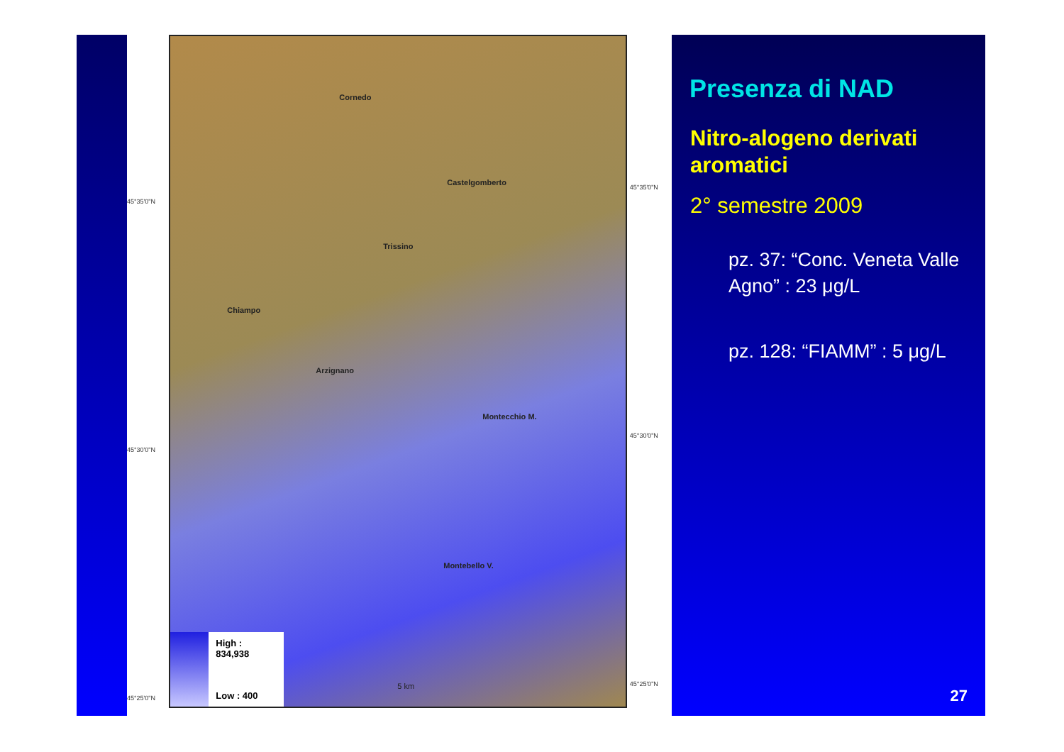45°35'0"N
45°30'0"N
45°25'0"N
Cornedo
Castelgomberto
Trissino
Chiampo
Arzignano
Montecchio M.
Montebello V.
5 km
High : 834,938
Low : 400
45°35'0"N
45°30'0"N
45°25'0"N
Presenza di NAD
Nitro-alogeno derivati aromatici
2° semestre 2009
pz. 37: “Conc. Veneta Valle Agno” : 23 μg/L
pz. 128: “FIAMM” : 5 μg/L
27